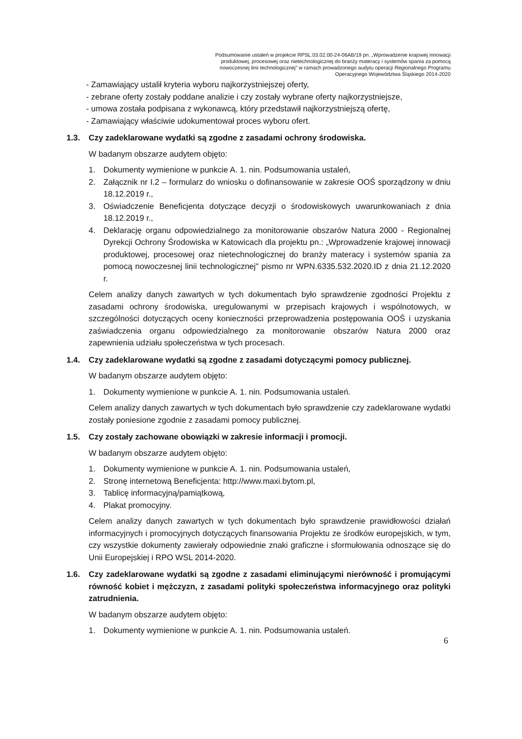Podsumowanie ustaleń w projekcie RPSL.03.02.00-24-06AB/19 pn. „Wprowadzenie krajowej innowacji produktowej, procesowej oraz nietechnologicznej do branży materacy i systemów spania za pomocą nowoczesnej linii technologicznej" w ramach prowadzonego audytu operacji Regionalnego Programu Operacyjnego Województwa Śląskiego 2014-2020
- Zamawiający ustalił kryteria wyboru najkorzystniejszej oferty,
- zebrane oferty zostały poddane analizie i czy zostały wybrane oferty najkorzystniejsze,
- umowa została podpisana z wykonawcą, który przedstawił najkorzystniejszą ofertę,
- Zamawiający właściwie udokumentował proces wyboru ofert.
1.3. Czy zadeklarowane wydatki są zgodne z zasadami ochrony środowiska.
W badanym obszarze audytem objęto:
1. Dokumenty wymienione w punkcie A. 1. nin. Podsumowania ustaleń,
2. Załącznik nr I.2 – formularz do wniosku o dofinansowanie w zakresie OOŚ sporządzony w dniu 18.12.2019 r.,
3. Oświadczenie Beneficjenta dotyczące decyzji o środowiskowych uwarunkowaniach z dnia 18.12.2019 r.,
4. Deklarację organu odpowiedzialnego za monitorowanie obszarów Natura 2000 - Regionalnej Dyrekcji Ochrony Środowiska w Katowicach dla projektu pn.: „Wprowadzenie krajowej innowacji produktowej, procesowej oraz nietechnologicznej do branży materacy i systemów spania za pomocą nowoczesnej linii technologicznej" pismo nr WPN.6335.532.2020.ID z dnia 21.12.2020 r.
Celem analizy danych zawartych w tych dokumentach było sprawdzenie zgodności Projektu z zasadami ochrony środowiska, uregulowanymi w przepisach krajowych i wspólnotowych, w szczególności dotyczących oceny konieczności przeprowadzenia postępowania OOŚ i uzyskania zaświadczenia organu odpowiedzialnego za monitorowanie obszarów Natura 2000 oraz zapewnienia udziału społeczeństwa w tych procesach.
1.4. Czy zadeklarowane wydatki są zgodne z zasadami dotyczącymi pomocy publicznej.
W badanym obszarze audytem objęto:
1. Dokumenty wymienione w punkcie A. 1. nin. Podsumowania ustaleń.
Celem analizy danych zawartych w tych dokumentach było sprawdzenie czy zadeklarowane wydatki zostały poniesione zgodnie z zasadami pomocy publicznej.
1.5. Czy zostały zachowane obowiązki w zakresie informacji i promocji.
W badanym obszarze audytem objęto:
1. Dokumenty wymienione w punkcie A. 1. nin. Podsumowania ustaleń,
2. Stronę internetową Beneficjenta: http://www.maxi.bytom.pl,
3. Tablicę informacyjną/pamiątkową,
4. Plakat promocyjny.
Celem analizy danych zawartych w tych dokumentach było sprawdzenie prawidłowości działań informacyjnych i promocyjnych dotyczących finansowania Projektu ze środków europejskich, w tym, czy wszystkie dokumenty zawierały odpowiednie znaki graficzne i sformułowania odnoszące się do Unii Europejskiej i RPO WSL 2014-2020.
1.6. Czy zadeklarowane wydatki są zgodne z zasadami eliminującymi nierówność i promującymi równość kobiet i mężczyzn, z zasadami polityki społeczeństwa informacyjnego oraz polityki zatrudnienia.
W badanym obszarze audytem objęto:
1. Dokumenty wymienione w punkcie A. 1. nin. Podsumowania ustaleń.
6